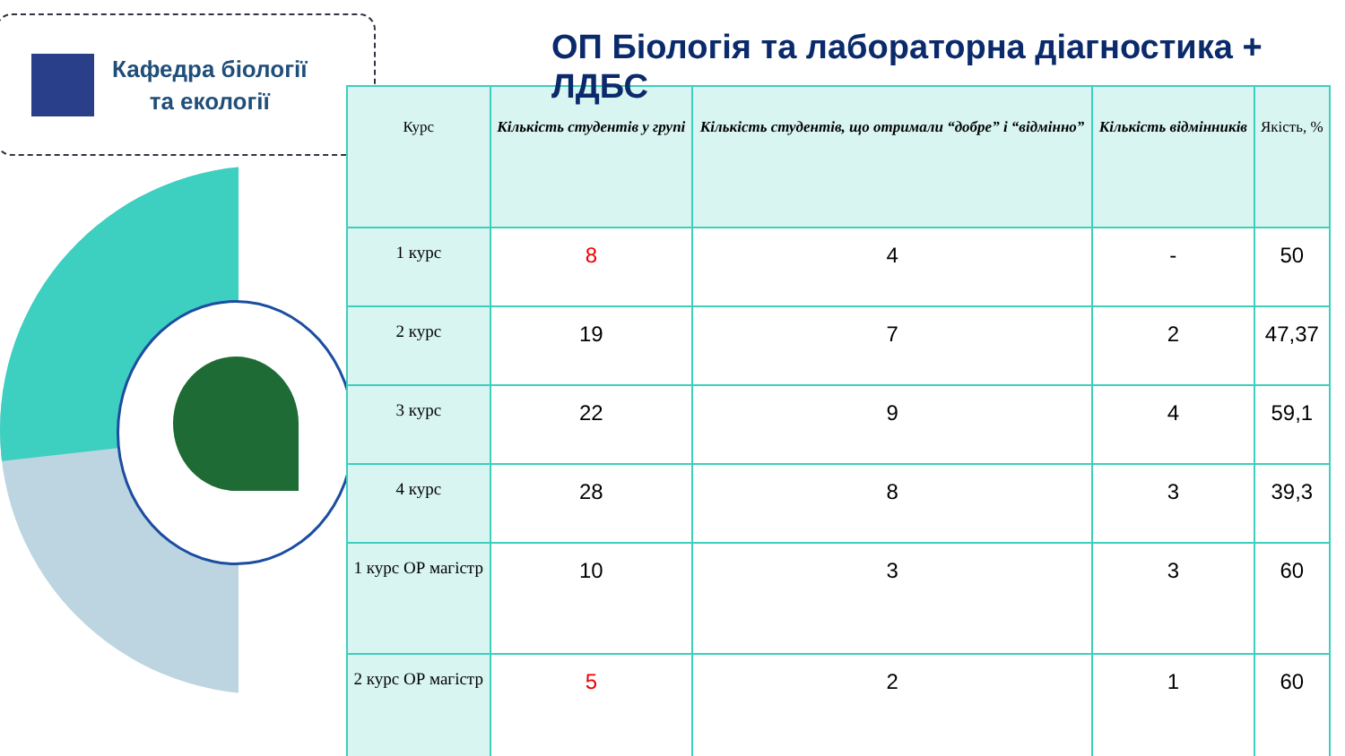Кафедра біології
та екології
| Курс | Кількість студентів у групі | Кількість студентів, що отримали “добре” і “відмінно” | Кількість відмінників | Якість, % |
| --- | --- | --- | --- | --- |
| 1 курс | 8 | 4 | - | 50 |
| 2 курс | 19 | 7 | 2 | 47,37 |
| 3 курс | 22 | 9 | 4 | 59,1 |
| 4 курс | 28 | 8 | 3 | 39,3 |
| 1 курс ОР магістр | 10 | 3 | 3 | 60 |
| 2 курс ОР магістр | 5 | 2 | 1 | 60 |
ОП Біологія та лабораторна діагностика + ЛДБС